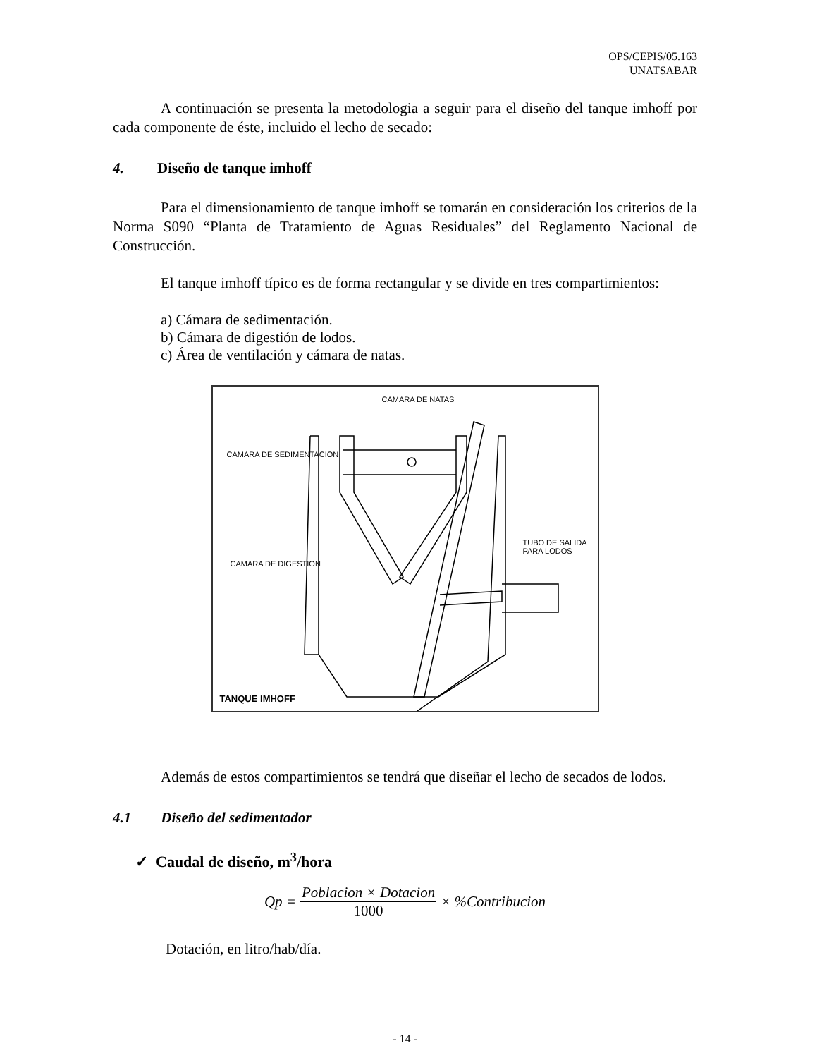OPS/CEPIS/05.163
UNATSABAR
A continuación se presenta la metodologia a seguir para el diseño del tanque imhoff por cada componente de éste, incluido el lecho de secado:
4. Diseño de tanque imhoff
Para el dimensionamiento de tanque imhoff se tomarán en consideración los criterios de la Norma S090 “Planta de Tratamiento de Aguas Residuales” del Reglamento Nacional de Construcción.
El tanque imhoff típico es de forma rectangular y se divide en tres compartimientos:
a) Cámara de sedimentación.
b) Cámara de digestión de lodos.
c) Área de ventilación y cámara de natas.
CAMARA DE NATAS
CAMARA DE SEDIMENTACION
TUBO DE SALIDA PARA LODOS
CAMARA DE DIGESTION
TANQUE IMHOFF
Además de estos compartimientos se tendrá que diseñar el lecho de secados de lodos.
4.1 Diseño del sedimentador
✓ Caudal de diseño, m<sup>3</sup>/hora
Qp = Poblacion × Dotacion 1000 × %Contribucion
Dotación, en litro/hab/día.
- 14 -